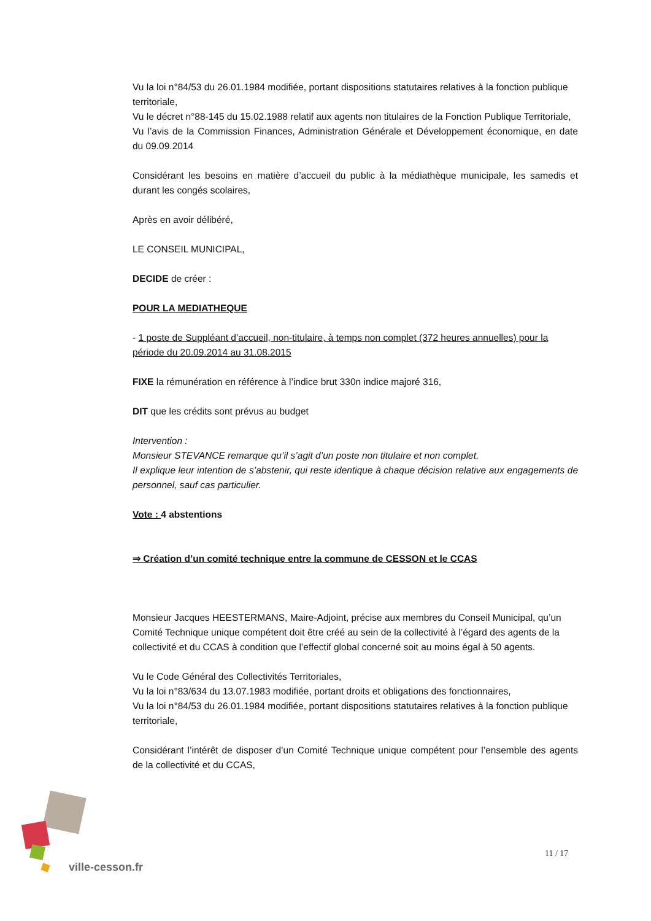Vu la loi n°84/53 du 26.01.1984 modifiée, portant dispositions statutaires relatives à la fonction publique territoriale,
Vu le décret n°88-145 du 15.02.1988 relatif aux agents non titulaires de la Fonction Publique Territoriale,
Vu l’avis de la Commission Finances, Administration Générale et Développement économique, en date du 09.09.2014
Considérant les besoins en matière d’accueil du public à la médiathèque municipale, les samedis et durant les congés scolaires,
Après en avoir délibéré,
LE CONSEIL MUNICIPAL,
DECIDE de créer :
POUR LA MEDIATHEQUE
- 1 poste de Suppléant d’accueil, non-titulaire, à temps non complet (372 heures annuelles) pour la période du 20.09.2014 au 31.08.2015
FIXE la rémunération en référence à l’indice brut 330n indice majoré 316,
DIT que les crédits sont prévus au budget
Intervention :
Monsieur STEVANCE remarque qu’il s’agit d’un poste non titulaire et non complet.
Il explique leur intention de s’abstenir, qui reste identique à chaque décision relative aux engagements de personnel, sauf cas particulier.
Vote : 4 abstentions
⇒ Création d’un comité technique entre la commune de CESSON et le CCAS
Monsieur Jacques HEESTERMANS, Maire-Adjoint, précise aux membres du Conseil Municipal, qu’un Comité Technique unique compétent doit être créé au sein de la collectivité à l’égard des agents de la collectivité et du CCAS à condition que l’effectif global concerné soit au moins égal à 50 agents.
Vu le Code Général des Collectivités Territoriales,
Vu la loi n°83/634 du 13.07.1983 modifiée, portant droits et obligations des fonctionnaires,
Vu la loi n°84/53 du 26.01.1984 modifiée, portant dispositions statutaires relatives à la fonction publique territoriale,
Considérant l’intérêt de disposer d’un Comité Technique unique compétent pour l’ensemble des agents de la collectivité et du CCAS,
ville-cesson.fr
11 / 17